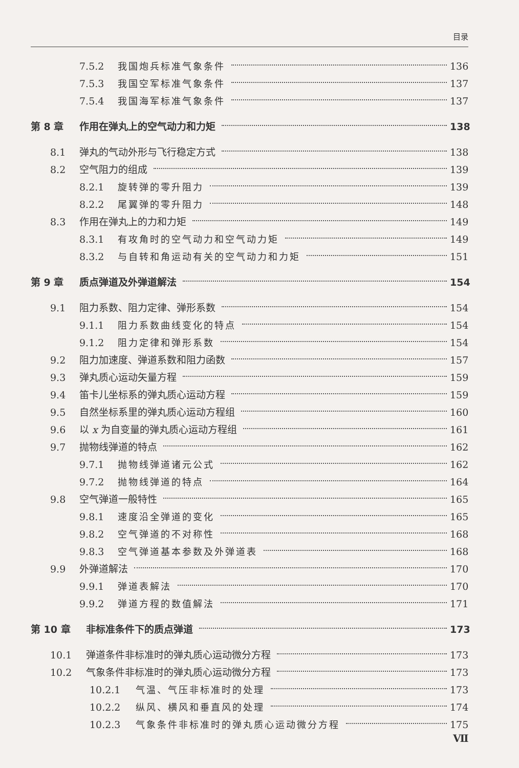目录
7.5.2 我国炮兵标准气象条件 136
7.5.3 我国空军标准气象条件 137
7.5.4 我国海军标准气象条件 137
第 8 章 作用在弹丸上的空气动力和力矩 138
8.1 弹丸的气动外形与飞行稳定方式 138
8.2 空气阻力的组成 139
8.2.1 旋转弹的零升阻力 139
8.2.2 尾翼弹的零升阻力 148
8.3 作用在弹丸上的力和力矩 149
8.3.1 有攻角时的空气动力和空气动力矩 149
8.3.2 与自转和角运动有关的空气动力和力矩 151
第 9 章 质点弹道及外弹道解法 154
9.1 阻力系数、阻力定律、弹形系数 154
9.1.1 阻力系数曲线变化的特点 154
9.1.2 阻力定律和弹形系数 154
9.2 阻力加速度、弹道系数和阻力函数 157
9.3 弹丸质心运动矢量方程 159
9.4 笛卡儿坐标系的弹丸质心运动方程 159
9.5 自然坐标系里的弹丸质心运动方程组 160
9.6 以 x 为自变量的弹丸质心运动方程组 161
9.7 抛物线弹道的特点 162
9.7.1 抛物线弹道诸元公式 162
9.7.2 抛物线弹道的特点 164
9.8 空气弹道一般特性 165
9.8.1 速度沿全弹道的变化 165
9.8.2 空气弹道的不对称性 168
9.8.3 空气弹道基本参数及外弹道表 168
9.9 外弹道解法 170
9.9.1 弹道表解法 170
9.9.2 弹道方程的数值解法 171
第 10 章 非标准条件下的质点弹道 173
10.1 弹道条件非标准时的弹丸质心运动微分方程 173
10.2 气象条件非标准时的弹丸质心运动微分方程 173
10.2.1 气温、气压非标准时的处理 173
10.2.2 纵风、横风和垂直风的处理 174
10.2.3 气象条件非标准时的弹丸质心运动微分方程 175
Ⅶ